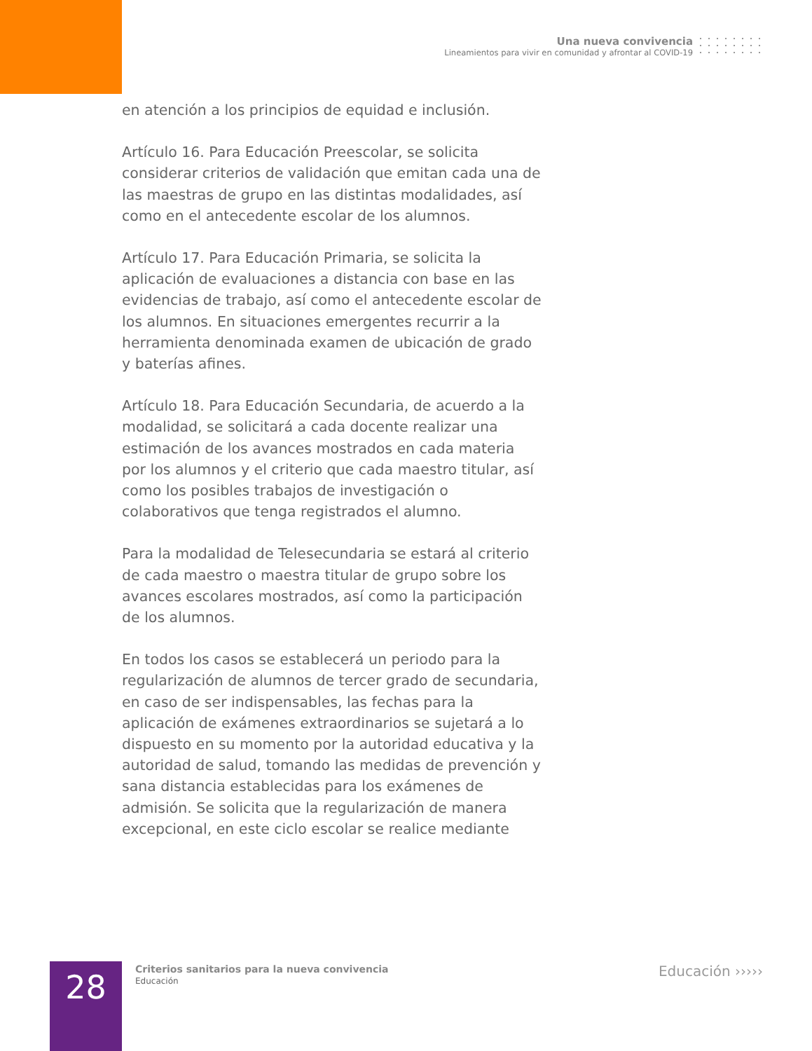Una nueva convivencia
Lineamientos para vivir en comunidad y afrontar al COVID-19
en atención a los principios de equidad e inclusión.
Artículo 16. Para Educación Preescolar, se solicita considerar criterios de validación que emitan cada una de las maestras de grupo en las distintas modalidades, así como en el antecedente escolar de los alumnos.
Artículo 17. Para Educación Primaria, se solicita la aplicación de evaluaciones a distancia con base en las evidencias de trabajo, así como el antecedente escolar de los alumnos. En situaciones emergentes recurrir a la herramienta denominada examen de ubicación de grado y baterías afines.
Artículo 18. Para Educación Secundaria, de acuerdo a la modalidad, se solicitará a cada docente realizar una estimación de los avances mostrados en cada materia por los alumnos y el criterio que cada maestro titular, así como los posibles trabajos de investigación o colaborativos que tenga registrados el alumno.
Para la modalidad de Telesecundaria se estará al criterio de cada maestro o maestra titular de grupo sobre los avances escolares mostrados, así como la participación de los alumnos.
En todos los casos se establecerá un periodo para la regularización de alumnos de tercer grado de secundaria, en caso de ser indispensables, las fechas para la aplicación de exámenes extraordinarios se sujetará a lo dispuesto en su momento por la autoridad educativa y la autoridad de salud, tomando las medidas de prevención y sana distancia establecidas para los exámenes de admisión. Se solicita que la regularización de manera excepcional, en este ciclo escolar se realice mediante
28
Criterios sanitarios para la nueva convivencia
Educación
Educación ›››››